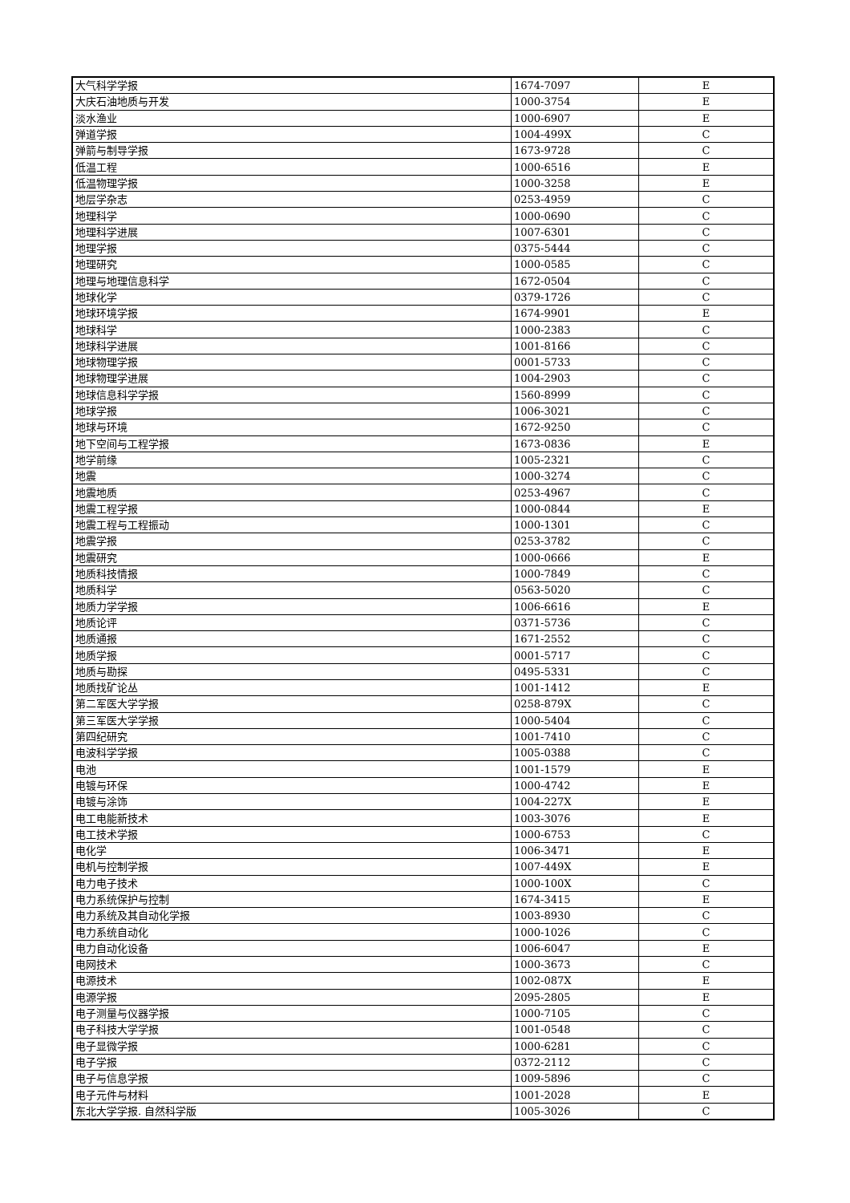| 大气科学学报 | 1674-7097 | E |
| 大庆石油地质与开发 | 1000-3754 | E |
| 淡水渔业 | 1000-6907 | E |
| 弹道学报 | 1004-499X | C |
| 弹箭与制导学报 | 1673-9728 | C |
| 低温工程 | 1000-6516 | E |
| 低温物理学报 | 1000-3258 | E |
| 地层学杂志 | 0253-4959 | C |
| 地理科学 | 1000-0690 | C |
| 地理科学进展 | 1007-6301 | C |
| 地理学报 | 0375-5444 | C |
| 地理研究 | 1000-0585 | C |
| 地理与地理信息科学 | 1672-0504 | C |
| 地球化学 | 0379-1726 | C |
| 地球环境学报 | 1674-9901 | E |
| 地球科学 | 1000-2383 | C |
| 地球科学进展 | 1001-8166 | C |
| 地球物理学报 | 0001-5733 | C |
| 地球物理学进展 | 1004-2903 | C |
| 地球信息科学学报 | 1560-8999 | C |
| 地球学报 | 1006-3021 | C |
| 地球与环境 | 1672-9250 | C |
| 地下空间与工程学报 | 1673-0836 | E |
| 地学前缘 | 1005-2321 | C |
| 地震 | 1000-3274 | C |
| 地震地质 | 0253-4967 | C |
| 地震工程学报 | 1000-0844 | E |
| 地震工程与工程振动 | 1000-1301 | C |
| 地震学报 | 0253-3782 | C |
| 地震研究 | 1000-0666 | E |
| 地质科技情报 | 1000-7849 | C |
| 地质科学 | 0563-5020 | C |
| 地质力学学报 | 1006-6616 | E |
| 地质论评 | 0371-5736 | C |
| 地质通报 | 1671-2552 | C |
| 地质学报 | 0001-5717 | C |
| 地质与勘探 | 0495-5331 | C |
| 地质找矿论丛 | 1001-1412 | E |
| 第二军医大学学报 | 0258-879X | C |
| 第三军医大学学报 | 1000-5404 | C |
| 第四纪研究 | 1001-7410 | C |
| 电波科学学报 | 1005-0388 | C |
| 电池 | 1001-1579 | E |
| 电镀与环保 | 1000-4742 | E |
| 电镀与涂饰 | 1004-227X | E |
| 电工电能新技术 | 1003-3076 | E |
| 电工技术学报 | 1000-6753 | C |
| 电化学 | 1006-3471 | E |
| 电机与控制学报 | 1007-449X | E |
| 电力电子技术 | 1000-100X | C |
| 电力系统保护与控制 | 1674-3415 | E |
| 电力系统及其自动化学报 | 1003-8930 | C |
| 电力系统自动化 | 1000-1026 | C |
| 电力自动化设备 | 1006-6047 | E |
| 电网技术 | 1000-3673 | C |
| 电源技术 | 1002-087X | E |
| 电源学报 | 2095-2805 | E |
| 电子测量与仪器学报 | 1000-7105 | C |
| 电子科技大学学报 | 1001-0548 | C |
| 电子显微学报 | 1000-6281 | C |
| 电子学报 | 0372-2112 | C |
| 电子与信息学报 | 1009-5896 | C |
| 电子元件与材料 | 1001-2028 | E |
| 东北大学学报. 自然科学版 | 1005-3026 | C |